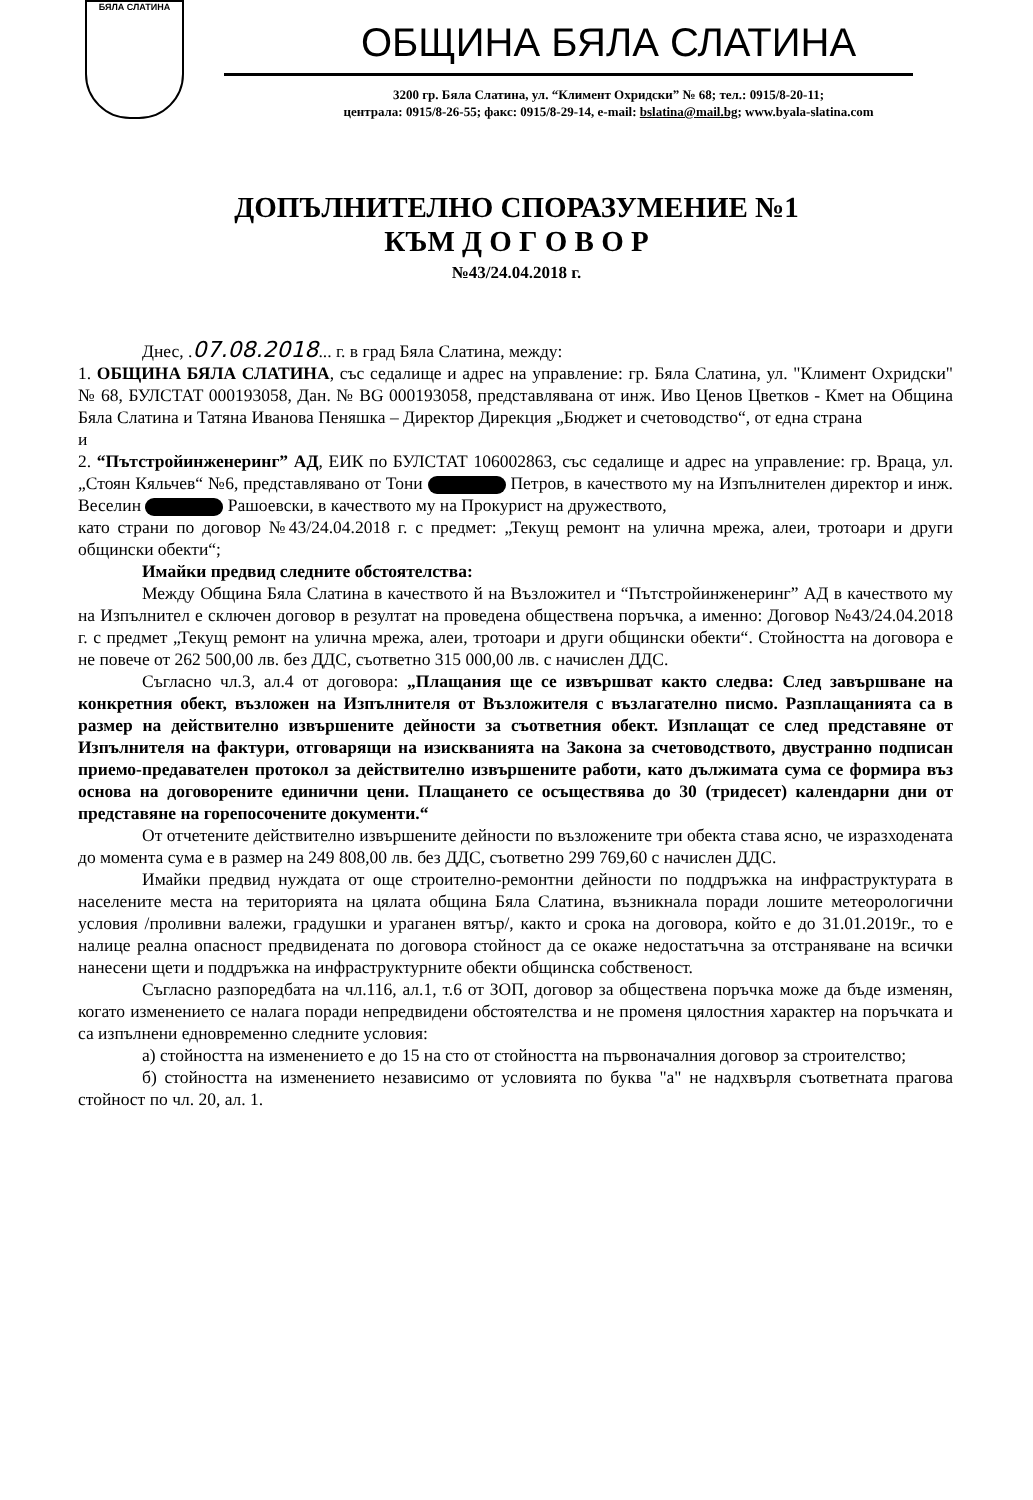БЯЛА СЛАТИНА
ОБЩИНА БЯЛА СЛАТИНА
3200 гр. Бяла Слатина, ул. “Климент Охридски” № 68; тел.: 0915/8-20-11;
централа: 0915/8-26-55; факс: 0915/8-29-14, e-mail: bslatina@mail.bg; www.byala-slatina.com
ДОПЪЛНИТЕЛНО СПОРАЗУМЕНИЕ №1
КЪМ Д О Г О В О Р
№43/24.04.2018 г.
Днес, .07.08.2018... г. в град Бяла Слатина, между:
1. ОБЩИНА БЯЛА СЛАТИНА, със седалище и адрес на управление: гр. Бяла Слатина, ул. "Климент Охридски" № 68, БУЛСТАТ 000193058, Дан. № BG 000193058, представлявана от инж. Иво Ценов Цветков - Кмет на Община Бяла Слатина и Татяна Иванова Пеняшка – Директор Дирекция „Бюджет и счетоводство“, от една страна
и
2. “Пътстройинженеринг” АД, ЕИК по БУЛСТАТ 106002863, със седалище и адрес на управление: гр. Враца, ул. „Стоян Кяльчев“ №6, представлявано от Тони Петров, в качеството му на Изпълнителен директор и инж. Веселин Рашоевски, в качеството му на Прокурист на дружеството,
като страни по договор №43/24.04.2018 г. с предмет: „Текущ ремонт на улична мрежа, алеи, тротоари и други общински обекти“;
Имайки предвид следните обстоятелства:
Между Община Бяла Слатина в качеството й на Възложител и “Пътстройинженеринг” АД в качеството му на Изпълнител е сключен договор в резултат на проведена обществена поръчка, а именно: Договор №43/24.04.2018 г. с предмет „Текущ ремонт на улична мрежа, алеи, тротоари и други общински обекти“. Стойността на договора е не повече от 262 500,00 лв. без ДДС, съответно 315 000,00 лв. с начислен ДДС.
Съгласно чл.3, ал.4 от договора: „Плащания ще се извършват както следва: След завършване на конкретния обект, възложен на Изпълнителя от Възложителя с възлагателно писмо. Разплащанията са в размер на действително извършените дейности за съответния обект. Изплащат се след представяне от Изпълнителя на фактури, отговарящи на изискванията на Закона за счетоводството, двустранно подписан приемо-предавателен протокол за действително извършените работи, като дължимата сума се формира въз основа на договорените единични цени. Плащането се осъществява до 30 (тридесет) календарни дни от представяне на горепосочените документи.“
От отчетените действително извършените дейности по възложените три обекта става ясно, че изразходената до момента сума е в размер на 249 808,00 лв. без ДДС, съответно 299 769,60 с начислен ДДС.
Имайки предвид нуждата от още строително-ремонтни дейности по поддръжка на инфраструктурата в населените места на територията на цялата община Бяла Слатина, възникнала поради лошите метеорологични условия /проливни валежи, градушки и ураганен вятър/, както и срока на договора, който е до 31.01.2019г., то е налице реална опасност предвидената по договора стойност да се окаже недостатъчна за отстраняване на всички нанесени щети и поддръжка на инфраструктурните обекти общинска собственост.
Съгласно разпоредбата на чл.116, ал.1, т.6 от ЗОП, договор за обществена поръчка може да бъде изменян, когато изменението се налага поради непредвидени обстоятелства и не променя цялостния характер на поръчката и са изпълнени едновременно следните условия:
а) стойността на изменението е до 15 на сто от стойността на първоначалния договор за строителство;
б) стойността на изменението независимо от условията по буква "а" не надхвърля съответната прагова стойност по чл. 20, ал. 1.